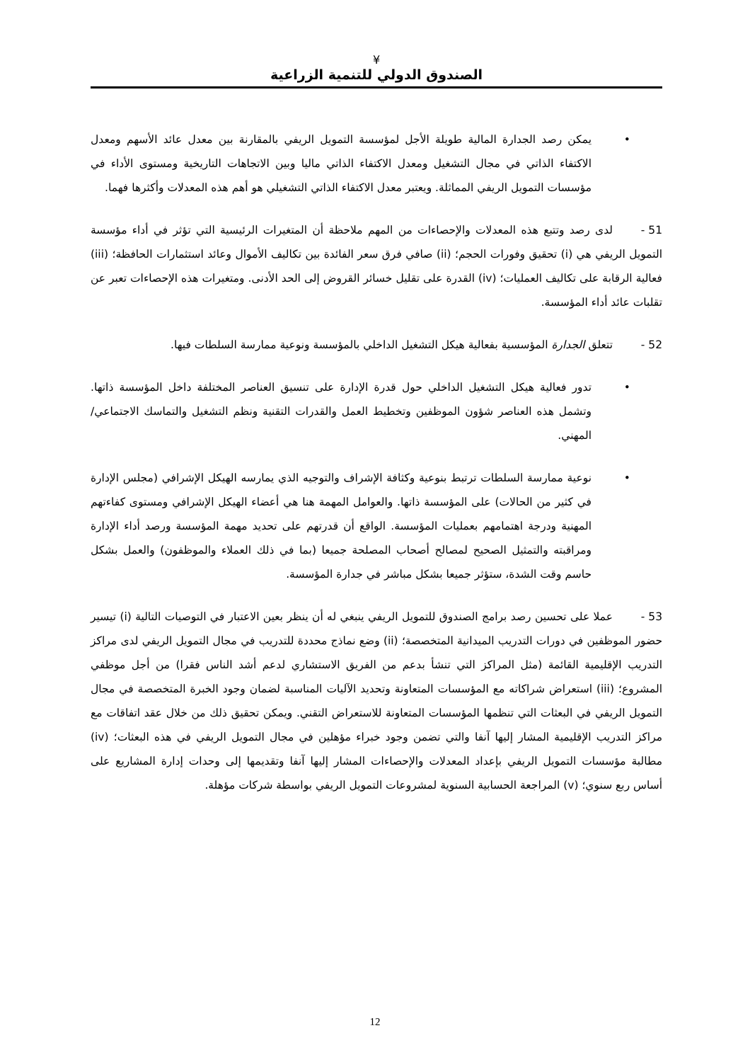¥
الصندوق الدولي للتنمية الزراعية
• يمكن رصد الجدارة المالية طويلة الأجل لمؤسسة التمويل الريفي بالمقارنة بين معدل عائد الأسهم ومعدل الاكتفاء الذاتي في مجال التشغيل ومعدل الاكتفاء الذاتي ماليا وبين الاتجاهات التاريخية ومستوى الأداء في مؤسسات التمويل الريفي المماثلة. ويعتبر معدل الاكتفاء الذاتي التشغيلي هو أهم هذه المعدلات وأكثرها فهما.
51 - لدى رصد وتتبع هذه المعدلات والإحصاءات من المهم ملاحظة أن المتغيرات الرئيسية التي تؤثر في أداء مؤسسة التمويل الريفي هي (i) تحقيق وفورات الحجم؛ (ii) صافي فرق سعر الفائدة بين تكاليف الأموال وعائد استثمارات الحافظة؛ (iii) فعالية الرقابة على تكاليف العمليات؛ (iv) القدرة على تقليل خسائر القروض إلى الحد الأدنى. ومتغيرات هذه الإحصاءات تعبر عن تقلبات عائد أداء المؤسسة.
52 - تتعلق الجدارة المؤسسية بفعالية هيكل التشغيل الداخلي بالمؤسسة ونوعية ممارسة السلطات فيها.
• تدور فعالية هيكل التشغيل الداخلي حول قدرة الإدارة على تنسيق العناصر المختلفة داخل المؤسسة ذاتها. وتشمل هذه العناصر شؤون الموظفين وتخطيط العمل والقدرات التقنية ونظم التشغيل والتماسك الاجتماعي/المهني.
• نوعية ممارسة السلطات ترتبط بنوعية وكثافة الإشراف والتوجيه الذي يمارسه الهيكل الإشرافي (مجلس الإدارة في كثير من الحالات) على المؤسسة ذاتها. والعوامل المهمة هنا هي أعضاء الهيكل الإشرافي ومستوى كفاءتهم المهنية ودرجة اهتمامهم بعمليات المؤسسة. الواقع أن قدرتهم على تحديد مهمة المؤسسة ورصد أداء الإدارة ومراقبته والتمثيل الصحيح لمصالح أصحاب المصلحة جميعا (بما في ذلك العملاء والموظفون) والعمل بشكل حاسم وقت الشدة، ستؤثر جميعا بشكل مباشر في جدارة المؤسسة.
53 - عملا على تحسين رصد برامج الصندوق للتمويل الريفي ينبغي له أن ينظر بعين الاعتبار في التوصيات التالية (i) تيسير حضور الموظفين في دورات التدريب الميدانية المتخصصة؛ (ii) وضع نماذج محددة للتدريب في مجال التمويل الريفي لدى مراكز التدريب الإقليمية القائمة (مثل المراكز التي تنشأ بدعم من الفريق الاستشاري لدعم أشد الناس فقرا) من أجل موظفي المشروع؛ (iii) استعراض شراكاته مع المؤسسات المتعاونة وتحديد الآليات المناسبة لضمان وجود الخبرة المتخصصة في مجال التمويل الريفي في البعثات التي تنظمها المؤسسات المتعاونة للاستعراض التقني. ويمكن تحقيق ذلك من خلال عقد اتفاقات مع مراكز التدريب الإقليمية المشار إليها آنفا والتي تضمن وجود خبراء مؤهلين في مجال التمويل الريفي في هذه البعثات؛ (iv) مطالبة مؤسسات التمويل الريفي بإعداد المعدلات والإحصاءات المشار إليها آنفا وتقديمها إلى وحدات إدارة المشاريع على أساس ربع سنوي؛ (v) المراجعة الحسابية السنوية لمشروعات التمويل الريفي بواسطة شركات مؤهلة.
12